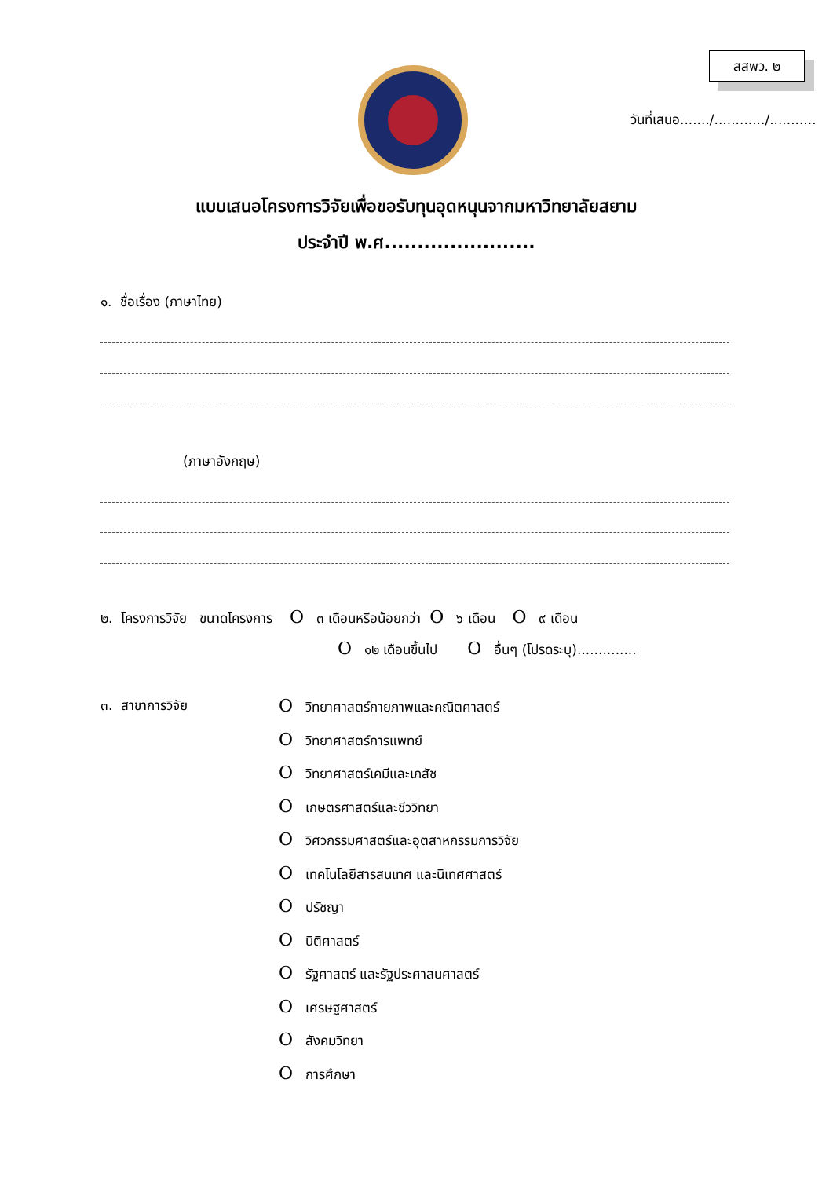สสพว. ๒
วันที่เสนอ......./............/...........
แบบเสนอโครงการวิจัยเพื่อขอรับทุนอุดหนุนจากมหาวิทยาลัยสยาม
ประจำปี พ.ศ.......................
๑. ชื่อเรื่อง (ภาษาไทย)
(ภาษาอังกฤษ)
๒. โครงการวิจัย ขนาดโครงการ O ๓ เดือนหรือน้อยกว่า O ๖ เดือน O ๙ เดือน
O ๑๒ เดือนขึ้นไป O อื่นๆ (โปรดระบุ)..............
๓. สาขาการวิจัย
Oวิทยาศาสตร์กายภาพและคณิตศาสตร์
Oวิทยาศาสตร์การแพทย์
Oวิทยาศาสตร์เคมีและเภสัช
Oเกษตรศาสตร์และชีววิทยา
Oวิศวกรรมศาสตร์และอุตสาหกรรมการวิจัย
Oเทคโนโลยีสารสนเทศ และนิเทศศาสตร์
Oปรัชญา
Oนิติศาสตร์
Oรัฐศาสตร์ และรัฐประศาสนศาสตร์
Oเศรษฐศาสตร์
Oสังคมวิทยา
Oการศึกษา